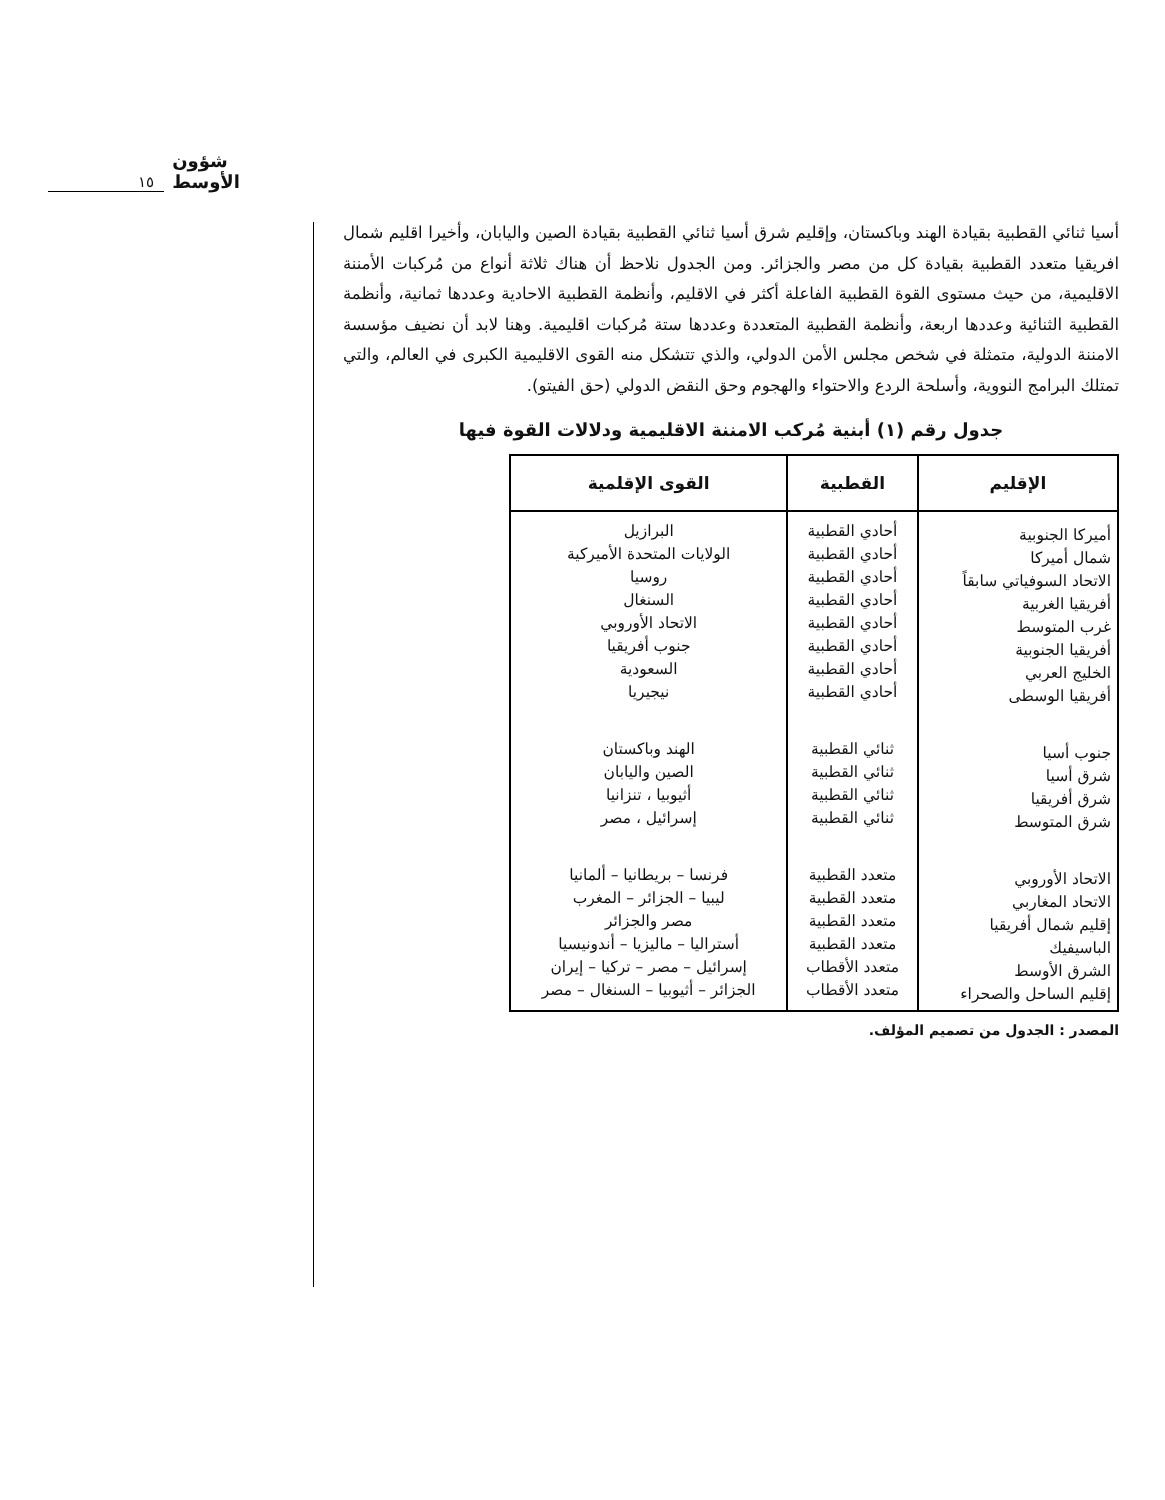١٥ شؤون الأوسط
أسيا ثنائي القطبية بقيادة الهند وباكستان، وإقليم شرق أسيا ثنائي القطبية بقيادة الصين واليابان، وأخيرا اقليم شمال افريقيا متعدد القطبية بقيادة كل من مصر والجزائر. ومن الجدول نلاحظ أن هناك ثلاثة أنواع من مُركبات الأمننة الاقليمية، من حيث مستوى القوة القطبية الفاعلة أكثر في الاقليم، وأنظمة القطبية الاحادية وعددها ثمانية، وأنظمة القطبية الثنائية وعددها اربعة، وأنظمة القطبية المتعددة وعددها ستة مُركبات اقليمية. وهنا لابد أن نضيف مؤسسة الامننة الدولية، متمثلة في شخص مجلس الأمن الدولي، والذي تتشكل منه القوى الاقليمية الكبرى في العالم، والتي تمتلك البرامج النووية، وأسلحة الردع والاحتواء والهجوم وحق النقض الدولي (حق الفيتو).
جدول رقم (١) أبنية مُركب الامننة الاقليمية ودلالات القوة فيها
| الإقليم | القطبية | القوى الإقلمية |
| --- | --- | --- |
| أميركا الجنوبية شمال أميركا الاتحاد السوفياتي سابقاً أفريقيا الغربية غرب المتوسط أفريقيا الجنوبية الخليج العربي أفريقيا الوسطى | أحادي القطبية أحادي القطبية أحادي القطبية أحادي القطبية أحادي القطبية أحادي القطبية أحادي القطبية أحادي القطبية | البرازيل الولايات المتحدة الأميركية روسيا السنغال الاتحاد الأوروبي جنوب أفريقيا السعودية نيجيريا |
| جنوب أسيا شرق أسيا شرق أفريقيا شرق المتوسط | ثنائي القطبية ثنائي القطبية ثنائي القطبية ثنائي القطبية | الهند وباكستان الصين واليابان أثيوبيا ، تنزانيا إسرائيل ، مصر |
| الاتحاد الأوروبي الاتحاد المغاربي إقليم شمال أفريقيا الباسيفيك الشرق الأوسط إقليم الساحل والصحراء | متعدد القطبية متعدد القطبية متعدد القطبية متعدد القطبية متعدد الأقطاب متعدد الأقطاب | فرنسا – بريطانيا – ألمانيا ليبيا – الجزائر – المغرب مصر والجزائر أستراليا – ماليزيا – أندونيسيا إسرائيل – مصر – تركيا – إيران الجزائر – أثيوبيا – السنغال – مصر |
المصدر : الجدول من تصميم المؤلف.